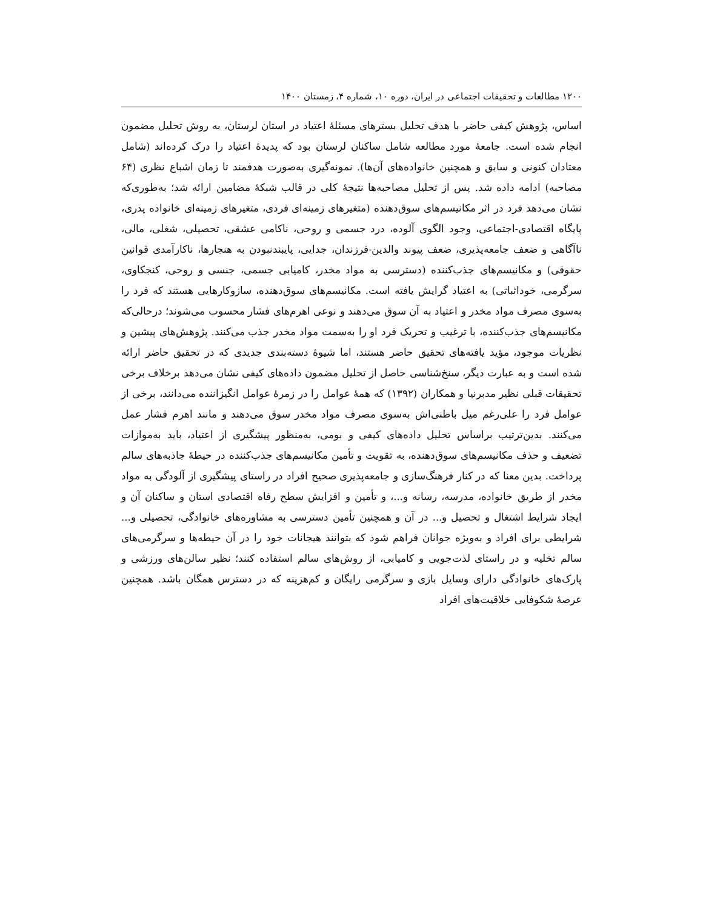۱۲۰۰ مطالعات و تحقیقات اجتماعی در ایران، دوره ۱۰، شماره ۴، زمستان ۱۴۰۰
اساس، پژوهش کیفی حاضر با هدف تحلیل بسترهای مسئلهٔ اعتیاد در استان لرستان، به روش تحلیل مضمون انجام شده است. جامعهٔ مورد مطالعه شامل ساکنان لرستان بود که پدیدهٔ اعتیاد را درک کرده‌اند (شامل معتادان کنونی و سابق و همچنین خانواده‌های آن‌ها). نمونه‌گیری به‌صورت هدفمند تا زمان اشباع نظری (۶۴ مصاحبه) ادامه داده شد. پس از تحلیل مصاحبه‌ها نتیجهٔ کلی در قالب شبکهٔ مضامین ارائه شد؛ به‌طوری‌که نشان می‌دهد فرد در اثر مکانیسم‌های سوق‌دهنده (متغیرهای زمینه‌ای فردی، متغیرهای زمینه‌ای خانواده پدری، پایگاه اقتصادی-اجتماعی، وجود الگوی آلوده، درد جسمی و روحی، ناکامی عشقی، تحصیلی، شغلی، مالی، ناآگاهی و ضعف جامعه‌پذیری، ضعف پیوند والدین-فرزندان، جدایی، پایبندنبودن به هنجارها، ناکارآمدی قوانین حقوقی) و مکانیسم‌های جذب‌کننده (دسترسی به مواد مخدر، کامیابی جسمی، جنسی و روحی، کنجکاوی، سرگرمی، خوداثباتی) به اعتیاد گرایش یافته است. مکانیسم‌های سوق‌دهنده، سازوکارهایی هستند که فرد را به‌سوی مصرف مواد مخدر و اعتیاد به آن سوق می‌دهند و نوعی اهرم‌های فشار محسوب می‌شوند؛ درحالی‌که مکانیسم‌های جذب‌کننده، با ترغیب و تحریک فرد او را به‌سمت مواد مخدر جذب می‌کنند. پژوهش‌های پیشین و نظریات موجود، مؤید یافته‌های تحقیق حاضر هستند، اما شیوهٔ دسته‌بندی جدیدی که در تحقیق حاضر ارائه شده است و به عبارت دیگر، سنخ‌شناسی حاصل از تحلیل مضمون داده‌های کیفی نشان می‌دهد برخلاف برخی تحقیقات قبلی نظیر مدبرنیا و همکاران (۱۳۹۲) که همهٔ عوامل را در زمرهٔ عوامل انگیزاننده می‌دانند، برخی از عوامل فرد را علی‌رغم میل باطنی‌اش به‌سوی مصرف مواد مخدر سوق می‌دهند و مانند اهرم فشار عمل می‌کنند. بدین‌ترتیب براساس تحلیل داده‌های کیفی و بومی، به‌منظور پیشگیری از اعتیاد، باید به‌موازات تضعیف و حذف مکانیسم‌های سوق‌دهنده، به تقویت و تأمین مکانیسم‌های جذب‌کننده در حیطهٔ جاذبه‌های سالم پرداخت. بدین معنا که در کنار فرهنگ‌سازی و جامعه‌پذیری صحیح افراد در راستای پیشگیری از آلودگی به مواد مخدر از طریق خانواده، مدرسه، رسانه و...، و تأمین و افزایش سطح رفاه اقتصادی استان و ساکنان آن و ایجاد شرایط اشتغال و تحصیل و... در آن و همچنین تأمین دسترسی به مشاوره‌های خانوادگی، تحصیلی و... شرایطی برای افراد و به‌ویژه جوانان فراهم شود که بتوانند هیجانات خود را در آن حیطه‌ها و سرگرمی‌های سالم تخلیه و در راستای لذت‌جویی و کامیابی، از روش‌های سالم استفاده کنند؛ نظیر سالن‌های ورزشی و پارک‌های خانوادگی دارای وسایل بازی و سرگرمی رایگان و کم‌هزینه که در دسترس همگان باشد. همچنین عرصهٔ شکوفایی خلاقیت‌های افراد